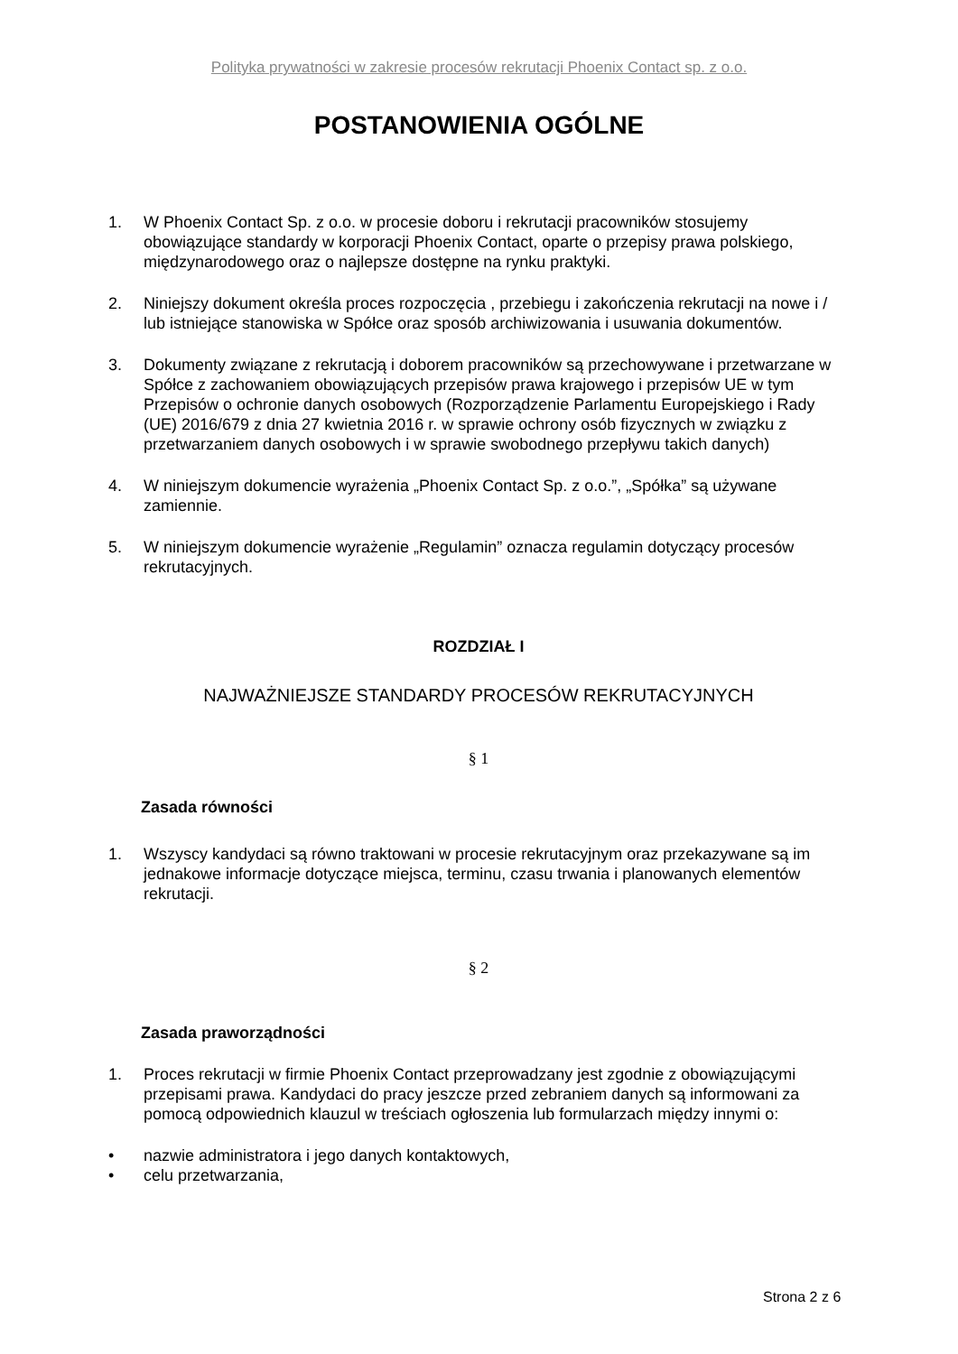Polityka prywatności w zakresie procesów rekrutacji Phoenix Contact sp. z o.o.
POSTANOWIENIA OGÓLNE
1. W Phoenix Contact Sp. z o.o. w procesie doboru i rekrutacji pracowników stosujemy obowiązujące standardy w korporacji Phoenix Contact, oparte o przepisy prawa polskiego, międzynarodowego oraz o najlepsze dostępne na rynku praktyki.
2. Niniejszy dokument określa proces rozpoczęcia , przebiegu i zakończenia rekrutacji na nowe i / lub istniejące stanowiska w Spółce oraz sposób archiwizowania i usuwania dokumentów.
3. Dokumenty związane z rekrutacją i doborem pracowników są przechowywane i przetwarzane w Spółce z zachowaniem obowiązujących przepisów prawa krajowego i przepisów UE w tym Przepisów o ochronie danych osobowych (Rozporządzenie Parlamentu Europejskiego i Rady (UE) 2016/679 z dnia 27 kwietnia 2016 r. w sprawie ochrony osób fizycznych w związku z przetwarzaniem danych osobowych i w sprawie swobodnego przepływu takich danych)
4. W niniejszym dokumencie wyrażenia „Phoenix Contact Sp. z o.o.”, „Spółka” są używane zamiennie.
5. W niniejszym dokumencie wyrażenie „Regulamin” oznacza regulamin dotyczący procesów rekrutacyjnych.
ROZDZIAŁ I
NAJWAŻNIEJSZE STANDARDY PROCESÓW REKRUTACYJNYCH
§ 1
Zasada równości
1. Wszyscy kandydaci są równo traktowani w procesie rekrutacyjnym oraz przekazywane są im jednakowe informacje dotyczące miejsca, terminu, czasu trwania i planowanych elementów rekrutacji.
§ 2
Zasada praworządności
1. Proces rekrutacji w firmie Phoenix Contact przeprowadzany jest zgodnie z obowiązującymi przepisami prawa. Kandydaci do pracy jeszcze przed zebraniem danych są informowani za pomocą odpowiednich klauzul w treściach ogłoszenia lub formularzach między innymi o:
• nazwie administratora i jego danych kontaktowych,
• celu przetwarzania,
Strona 2 z 6